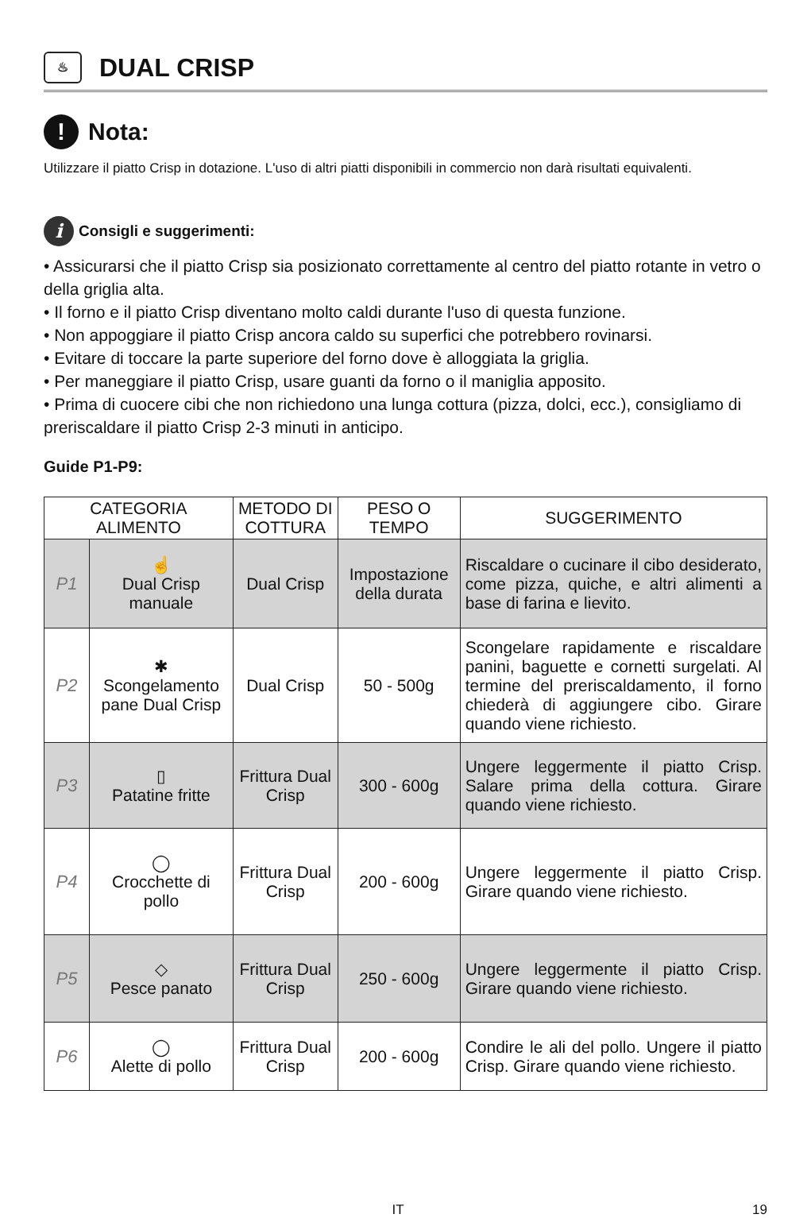♨ DUAL CRISP
! Nota:
Utilizzare il piatto Crisp in dotazione. L'uso di altri piatti disponibili in commercio non darà risultati equivalenti.
i Consigli e suggerimenti:
• Assicurarsi che il piatto Crisp sia posizionato correttamente al centro del piatto rotante in vetro o della griglia alta.
• Il forno e il piatto Crisp diventano molto caldi durante l'uso di questa funzione.
• Non appoggiare il piatto Crisp ancora caldo su superfici che potrebbero rovinarsi.
• Evitare di toccare la parte superiore del forno dove è alloggiata la griglia.
• Per maneggiare il piatto Crisp, usare guanti da forno o il maniglia apposito.
• Prima di cuocere cibi che non richiedono una lunga cottura (pizza, dolci, ecc.), consigliamo di preriscaldare il piatto Crisp 2-3 minuti in anticipo.
Guide P1-P9:
| CATEGORIA ALIMENTO | | METODO DI COTTURA | PESO O TEMPO | SUGGERIMENTO |
| --- | --- | --- | --- | --- |
| P1 | ☝ Dual Crisp manuale | Dual Crisp | Impostazione della durata | Riscaldare o cucinare il cibo desiderato, come pizza, quiche, e altri alimenti a base di farina e lievito. |
| P2 | ✱ Scongelamento pane Dual Crisp | Dual Crisp | 50 - 500g | Scongelare rapidamente e riscaldare panini, baguette e cornetti surgelati. Al termine del preriscaldamento, il forno chiederà di aggiungere cibo. Girare quando viene richiesto. |
| P3 | ▯ Patatine fritte | Frittura Dual Crisp | 300 - 600g | Ungere leggermente il piatto Crisp. Salare prima della cottura. Girare quando viene richiesto. |
| P4 | ◯ Crocchette di pollo | Frittura Dual Crisp | 200 - 600g | Ungere leggermente il piatto Crisp. Girare quando viene richiesto. |
| P5 | ◇ Pesce panato | Frittura Dual Crisp | 250 - 600g | Ungere leggermente il piatto Crisp. Girare quando viene richiesto. |
| P6 | ◯ Alette di pollo | Frittura Dual Crisp | 200 - 600g | Condire le ali del pollo. Ungere il piatto Crisp. Girare quando viene richiesto. |
IT 19